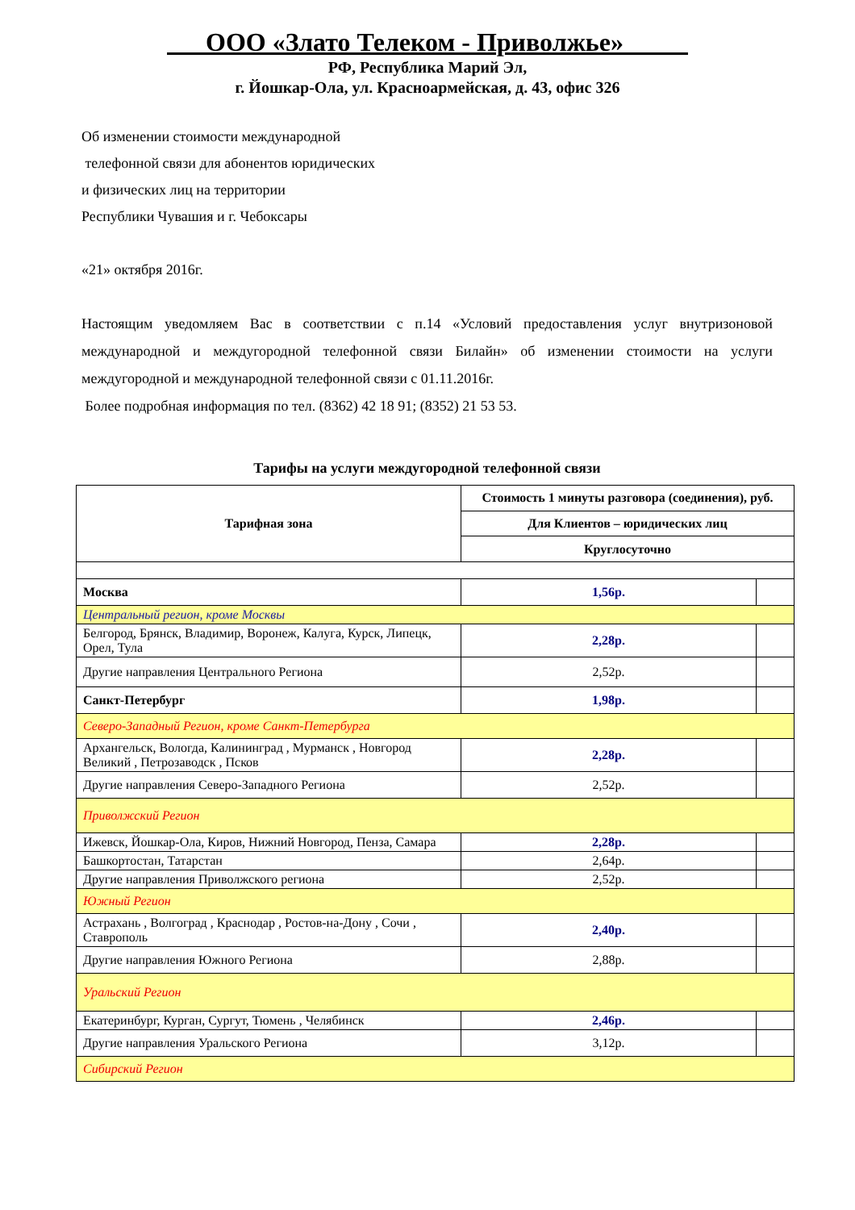ООО «Злато Телеком - Приволжье»
РФ, Республика Марий Эл,
г. Йошкар-Ола, ул. Красноармейская, д. 43, офис 326
Об изменении стоимости международной
телефонной связи для абонентов юридических
и физических лиц на территории
Республики Чувашия и г. Чебоксары
«21» октября 2016г.
Настоящим уведомляем Вас в соответствии с п.14 «Условий предоставления услуг внутризоновой международной и междугородной телефонной связи Билайн» об изменении стоимости на услуги междугородной и международной телефонной связи с 01.11.2016г.
Более подробная информация по тел. (8362) 42 18 91; (8352) 21 53 53.
Тарифы на услуги междугородной телефонной связи
| Тарифная зона | Стоимость 1 минуты разговора (соединения), руб. | |
| --- | --- | --- |
| | Для Клиентов – юридических лиц | |
| | Круглосуточно | |
| Москва | 1,56р. | |
| Центральный регион, кроме Москвы | | |
| Белгород, Брянск, Владимир, Воронеж, Калуга, Курск, Липецк, Орел, Тула | 2,28р. | |
| Другие направления Центрального Региона | 2,52р. | |
| Санкт-Петербург | 1,98р. | |
| Северо-Западный Регион, кроме Санкт-Петербурга | | |
| Архангельск, Вологда, Калининград , Мурманск , Новгород Великий , Петрозаводск , Псков | 2,28р. | |
| Другие направления Северо-Западного Региона | 2,52р. | |
| Приволжский Регион | | |
| Ижевск, Йошкар-Ола, Киров, Нижний Новгород, Пенза, Самара | 2,28р. | |
| Башкортостан, Татарстан | 2,64р. | |
| Другие направления Приволжского региона | 2,52р. | |
| Южный Регион | | |
| Астрахань , Волгоград , Краснодар , Ростов-на-Дону , Сочи , Ставрополь | 2,40р. | |
| Другие направления Южного Региона | 2,88р. | |
| Уральский Регион | | |
| Екатеринбург, Курган, Сургут, Тюмень , Челябинск | 2,46р. | |
| Другие направления Уральского Региона | 3,12р. | |
| Сибирский Регион | | |